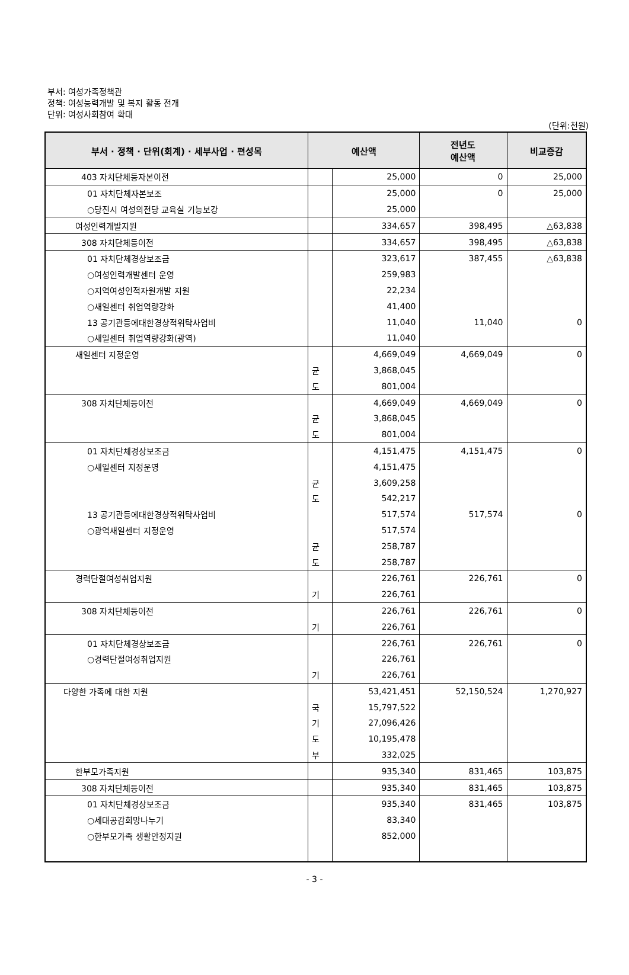부서: 여성가족정책관
정책: 여성능력개발 및 복지 활동 전개
단위: 여성사회참여 확대
(단위:천원)
| 부서 · 정책 · 단위(회계) · 세부사업 · 편성목 | 예산액 | | 전년도 예산액 | 비교증감 |
| --- | --- | --- | --- | --- |
| 403 자치단체등자본이전 | | 25,000 | 0 | 25,000 |
| 01 자치단체자본보조 | | 25,000 | 0 | 25,000 |
| ○당진시 여성의전당 교육실 기능보강 | | 25,000 | | |
| 여성인력개발지원 | | 334,657 | 398,495 | △63,838 |
| 308 자치단체등이전 | | 334,657 | 398,495 | △63,838 |
| 01 자치단체경상보조금 | | 323,617 | 387,455 | △63,838 |
| ○여성인력개발센터 운영 | | 259,983 | | |
| ○지역여성인적자원개발 지원 | | 22,234 | | |
| ○새일센터 취업역량강화 | | 41,400 | | |
| 13 공기관등에대한경상적위탁사업비 | | 11,040 | 11,040 | 0 |
| ○새일센터 취업역량강화(광역) | | 11,040 | | |
| 새일센터 지정운영 | | 4,669,049 | 4,669,049 | 0 |
| | 균 | 3,868,045 | | |
| | 도 | 801,004 | | |
| 308 자치단체등이전 | | 4,669,049 | 4,669,049 | 0 |
| | 균 | 3,868,045 | | |
| | 도 | 801,004 | | |
| 01 자치단체경상보조금 | | 4,151,475 | 4,151,475 | 0 |
| ○새일센터 지정운영 | | 4,151,475 | | |
| | 균 | 3,609,258 | | |
| | 도 | 542,217 | | |
| 13 공기관등에대한경상적위탁사업비 | | 517,574 | 517,574 | 0 |
| ○광역새일센터 지정운영 | | 517,574 | | |
| | 균 | 258,787 | | |
| | 도 | 258,787 | | |
| 경력단절여성취업지원 | | 226,761 | 226,761 | 0 |
| | 기 | 226,761 | | |
| 308 자치단체등이전 | | 226,761 | 226,761 | 0 |
| | 기 | 226,761 | | |
| 01 자치단체경상보조금 | | 226,761 | 226,761 | 0 |
| ○경력단절여성취업지원 | | 226,761 | | |
| | 기 | 226,761 | | |
| 다양한 가족에 대한 지원 | | 53,421,451 | 52,150,524 | 1,270,927 |
| | 국 | 15,797,522 | | |
| | 기 | 27,096,426 | | |
| | 도 | 10,195,478 | | |
| | 부 | 332,025 | | |
| 한부모가족지원 | | 935,340 | 831,465 | 103,875 |
| 308 자치단체등이전 | | 935,340 | 831,465 | 103,875 |
| 01 자치단체경상보조금 | | 935,340 | 831,465 | 103,875 |
| ○세대공감희망나누기 | | 83,340 | | |
| ○한부모가족 생활안정지원 | | 852,000 | | |
- 3 -